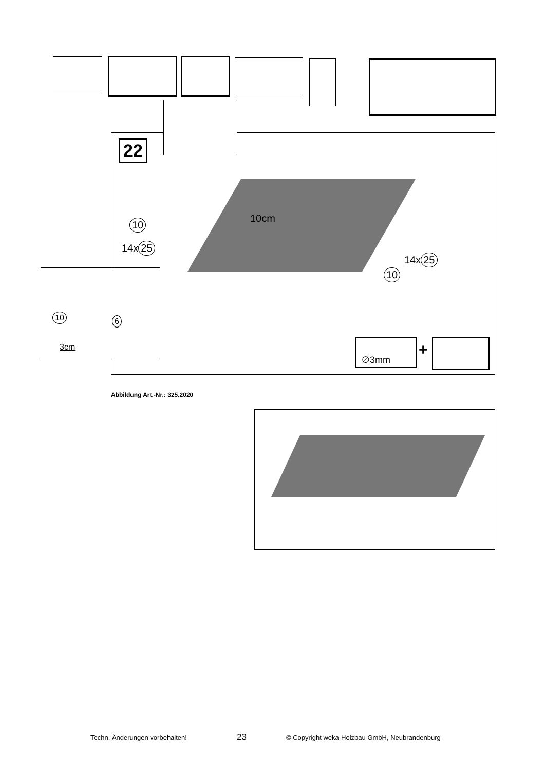22
10cm
10
14x 25
14x 25
10
∅3mm +
10 6
3cm
Abbildung Art.-Nr.: 325.2020
Techn. Änderungen vorbehalten! 23 © Copyright weka-Holzbau GmbH, Neubrandenburg